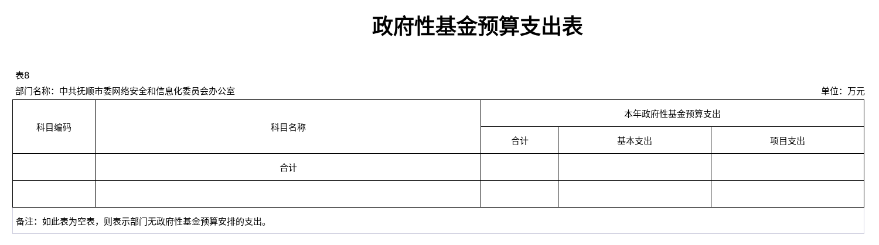政府性基金预算支出表
表8
部门名称：中共抚顺市委网络安全和信息化委员会办公室 单位：万元
| 科目编码 | 科目名称 | 本年政府性基金预算支出 | | |
| --- | --- | --- | --- | --- |
| | | 合计 | 基本支出 | 项目支出 |
| | 合计 | | | |
| 备注：如此表为空表，则表示部门无政府性基金预算安排的支出。 | | | | |